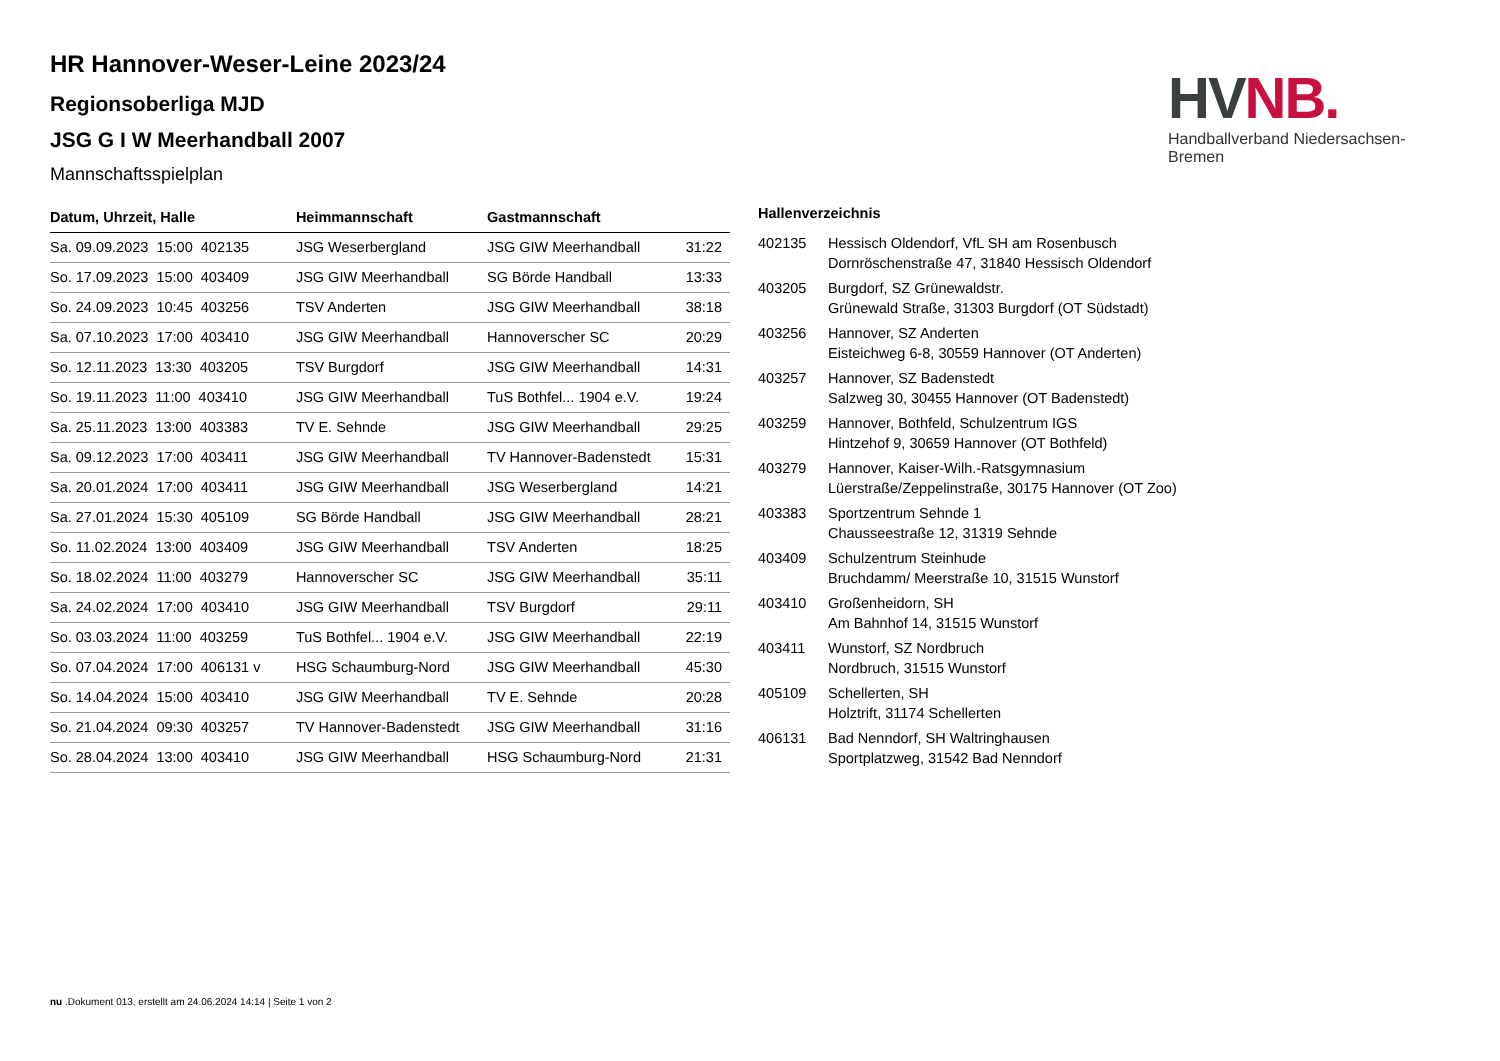HV NB.
Handballverband Niedersachsen-Bremen
HR Hannover-Weser-Leine 2023/24
Regionsoberliga MJD
JSG G I W Meerhandball 2007
Mannschaftsspielplan
| Datum, Uhrzeit, Halle | Heimmannschaft | Gastmannschaft | |
| --- | --- | --- | --- |
| Sa. 09.09.2023 15:00 402135 | JSG Weserbergland | JSG GIW Meerhandball | 31:22 |
| So. 17.09.2023 15:00 403409 | JSG GIW Meerhandball | SG Börde Handball | 13:33 |
| So. 24.09.2023 10:45 403256 | TSV Anderten | JSG GIW Meerhandball | 38:18 |
| Sa. 07.10.2023 17:00 403410 | JSG GIW Meerhandball | Hannoverscher SC | 20:29 |
| So. 12.11.2023 13:30 403205 | TSV Burgdorf | JSG GIW Meerhandball | 14:31 |
| So. 19.11.2023 11:00 403410 | JSG GIW Meerhandball | TuS Bothfel... 1904 e.V. | 19:24 |
| Sa. 25.11.2023 13:00 403383 | TV E. Sehnde | JSG GIW Meerhandball | 29:25 |
| Sa. 09.12.2023 17:00 403411 | JSG GIW Meerhandball | TV Hannover-Badenstedt | 15:31 |
| Sa. 20.01.2024 17:00 403411 | JSG GIW Meerhandball | JSG Weserbergland | 14:21 |
| Sa. 27.01.2024 15:30 405109 | SG Börde Handball | JSG GIW Meerhandball | 28:21 |
| So. 11.02.2024 13:00 403409 | JSG GIW Meerhandball | TSV Anderten | 18:25 |
| So. 18.02.2024 11:00 403279 | Hannoverscher SC | JSG GIW Meerhandball | 35:11 |
| Sa. 24.02.2024 17:00 403410 | JSG GIW Meerhandball | TSV Burgdorf | 29:11 |
| So. 03.03.2024 11:00 403259 | TuS Bothfel... 1904 e.V. | JSG GIW Meerhandball | 22:19 |
| So. 07.04.2024 17:00 406131 v | HSG Schaumburg-Nord | JSG GIW Meerhandball | 45:30 |
| So. 14.04.2024 15:00 403410 | JSG GIW Meerhandball | TV E. Sehnde | 20:28 |
| So. 21.04.2024 09:30 403257 | TV Hannover-Badenstedt | JSG GIW Meerhandball | 31:16 |
| So. 28.04.2024 13:00 403410 | JSG GIW Meerhandball | HSG Schaumburg-Nord | 21:31 |
Hallenverzeichnis
| 402135 | Hessisch Oldendorf, VfL SH am Rosenbusch Dornröschenstraße 47, 31840 Hessisch Oldendorf |
| 403205 | Burgdorf, SZ Grünewaldstr. Grünewald Straße, 31303 Burgdorf (OT Südstadt) |
| 403256 | Hannover, SZ Anderten Eisteichweg 6-8, 30559 Hannover (OT Anderten) |
| 403257 | Hannover, SZ Badenstedt Salzweg 30, 30455 Hannover (OT Badenstedt) |
| 403259 | Hannover, Bothfeld, Schulzentrum IGS Hintzehof 9, 30659 Hannover (OT Bothfeld) |
| 403279 | Hannover, Kaiser-Wilh.-Ratsgymnasium Lüerstraße/Zeppelinstraße, 30175 Hannover (OT Zoo) |
| 403383 | Sportzentrum Sehnde 1 Chausseestraße 12, 31319 Sehnde |
| 403409 | Schulzentrum Steinhude Bruchdamm/ Meerstraße 10, 31515 Wunstorf |
| 403410 | Großenheidorn, SH Am Bahnhof 14, 31515 Wunstorf |
| 403411 | Wunstorf, SZ Nordbruch Nordbruch, 31515 Wunstorf |
| 405109 | Schellerten, SH Holztrift, 31174 Schellerten |
| 406131 | Bad Nenndorf, SH Waltringhausen Sportplatzweg, 31542 Bad Nenndorf |
nu .Dokument 013, erstellt am 24.06.2024 14:14 | Seite 1 von 2